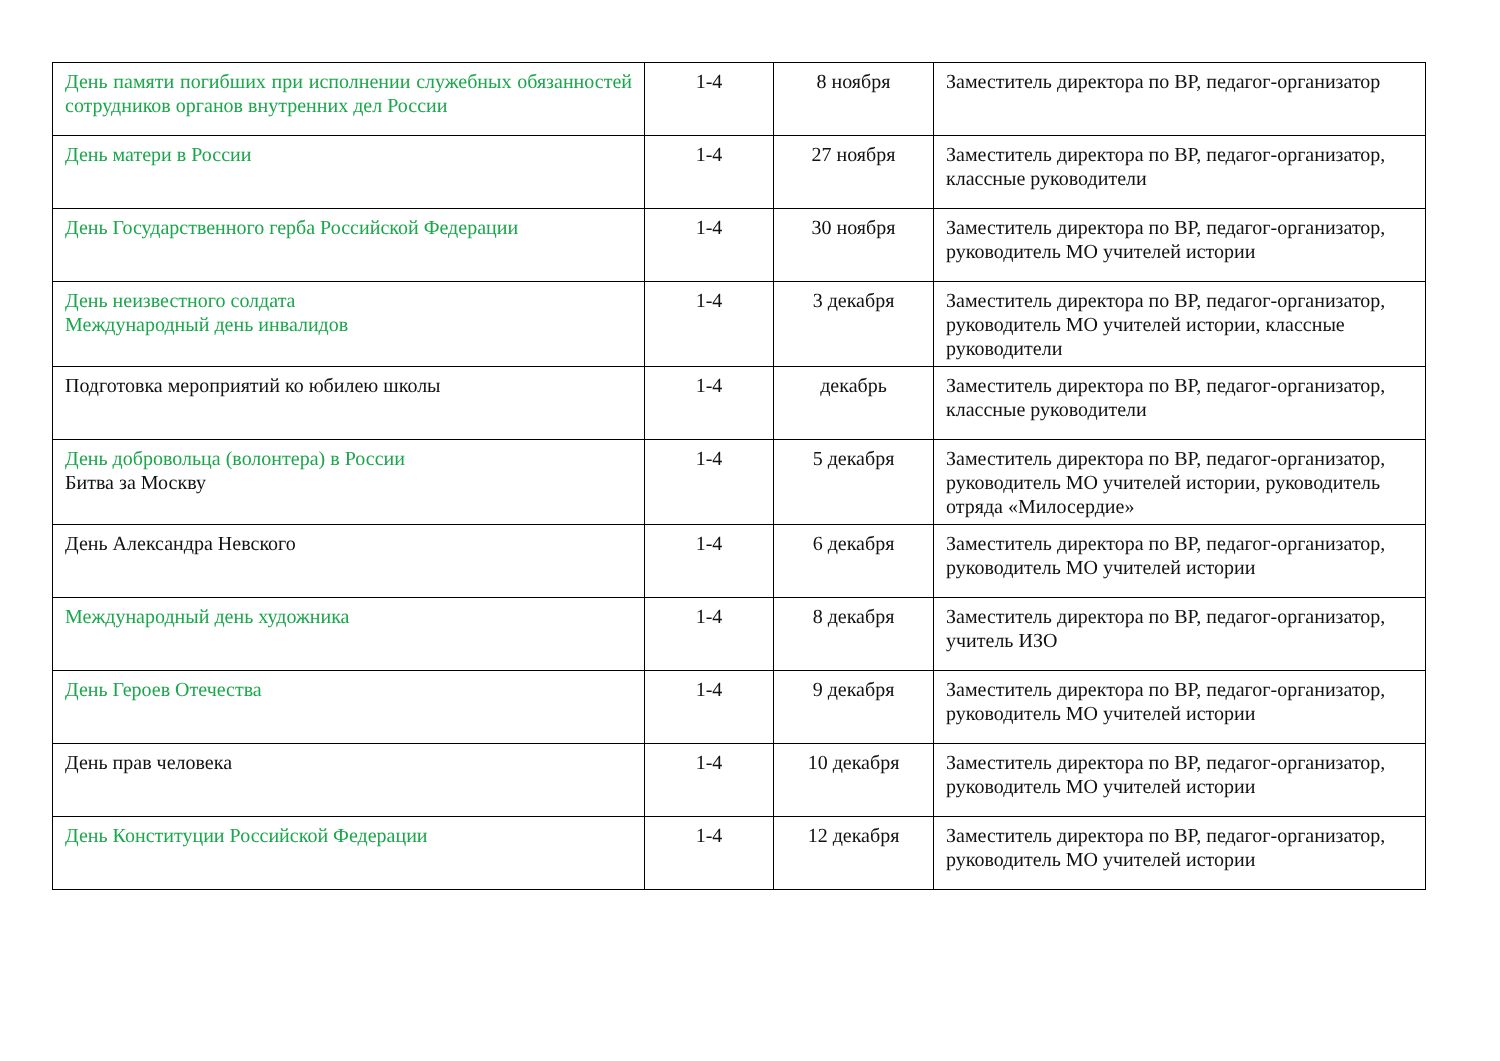| День памяти погибших при исполнении служебных обязанностей сотрудников органов внутренних дел России | 1-4 | 8 ноября | Заместитель директора по ВР, педагог-организатор |
| День матери в России | 1-4 | 27 ноября | Заместитель директора по ВР, педагог-организатор, классные руководители |
| День Государственного герба Российской Федерации | 1-4 | 30 ноября | Заместитель директора по ВР, педагог-организатор, руководитель МО учителей истории |
| День неизвестного солдата Международный день инвалидов | 1-4 | 3 декабря | Заместитель директора по ВР, педагог-организатор, руководитель МО учителей истории, классные руководители |
| Подготовка мероприятий ко юбилею школы | 1-4 | декабрь | Заместитель директора по ВР, педагог-организатор, классные руководители |
| День добровольца (волонтера) в России Битва за Москву | 1-4 | 5 декабря | Заместитель директора по ВР, педагог-организатор, руководитель МО учителей истории, руководитель отряда «Милосердие» |
| День Александра Невского | 1-4 | 6 декабря | Заместитель директора по ВР, педагог-организатор, руководитель МО учителей истории |
| Международный день художника | 1-4 | 8 декабря | Заместитель директора по ВР, педагог-организатор, учитель ИЗО |
| День Героев Отечества | 1-4 | 9 декабря | Заместитель директора по ВР, педагог-организатор, руководитель МО учителей истории |
| День прав человека | 1-4 | 10 декабря | Заместитель директора по ВР, педагог-организатор, руководитель МО учителей истории |
| День Конституции Российской Федерации | 1-4 | 12 декабря | Заместитель директора по ВР, педагог-организатор, руководитель МО учителей истории |